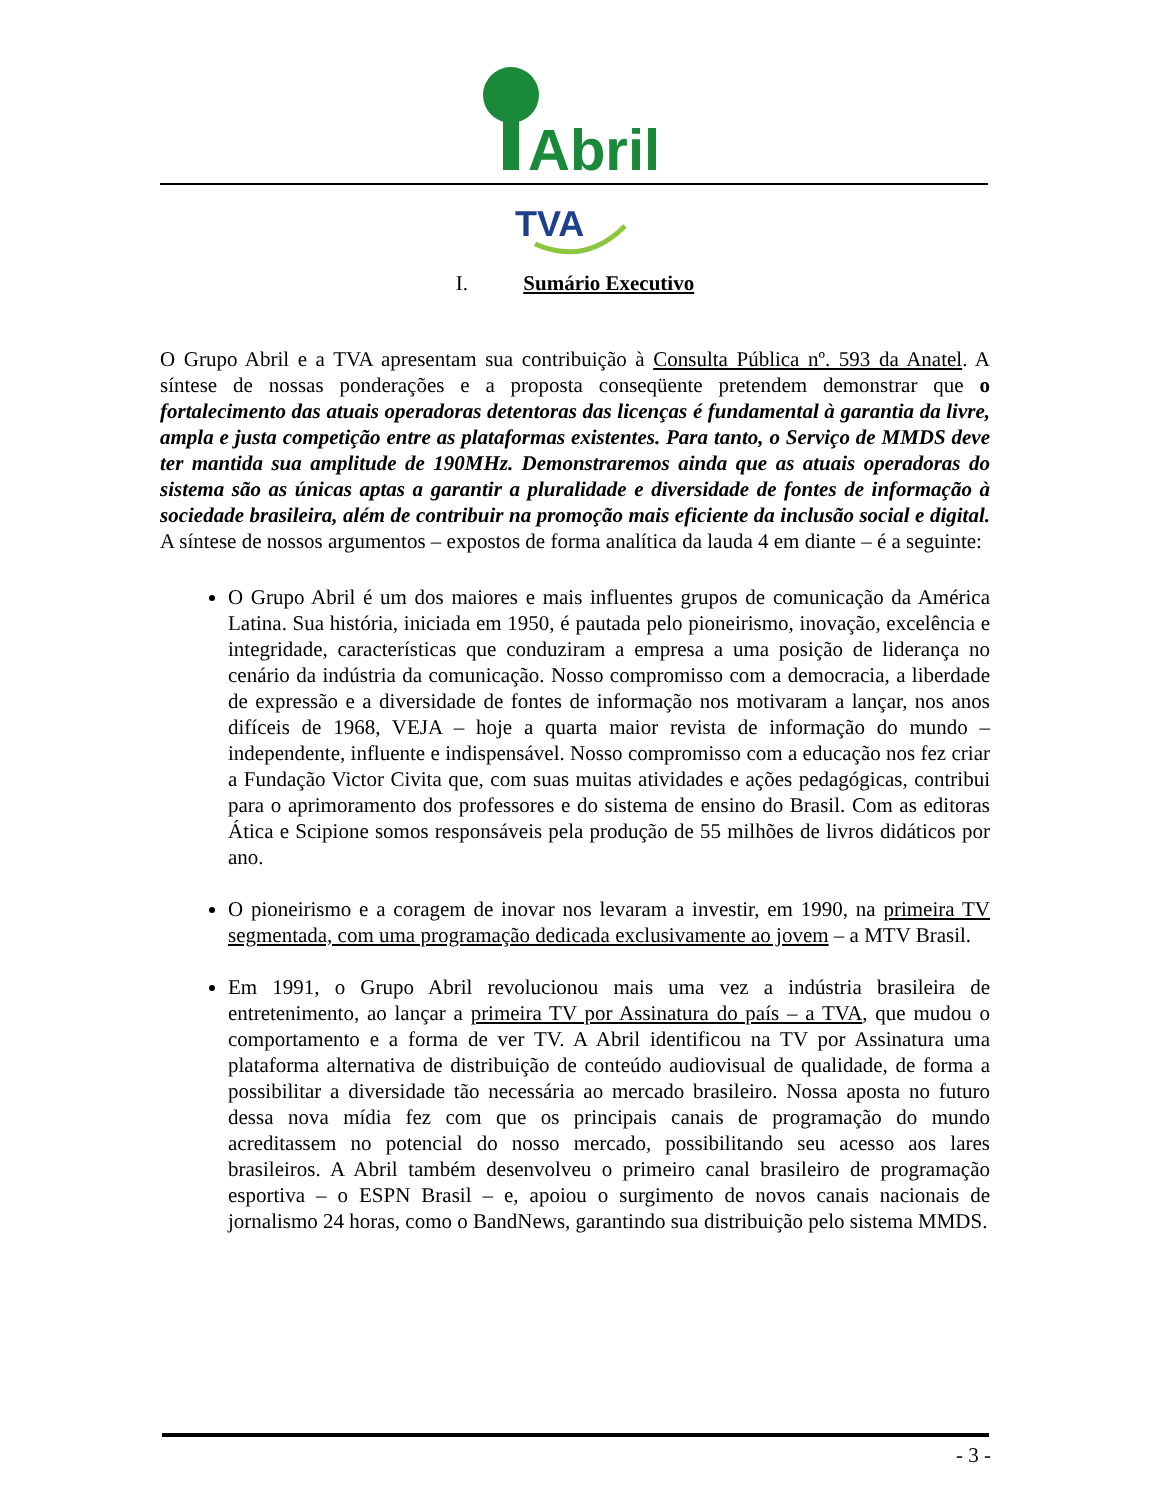Abril
TVA
I. Sumário Executivo
O Grupo Abril e a TVA apresentam sua contribuição à Consulta Pública nº. 593 da Anatel. A síntese de nossas ponderações e a proposta conseqüente pretendem demonstrar que o fortalecimento das atuais operadoras detentoras das licenças é fundamental à garantia da livre, ampla e justa competição entre as plataformas existentes. Para tanto, o Serviço de MMDS deve ter mantida sua amplitude de 190MHz. Demonstraremos ainda que as atuais operadoras do sistema são as únicas aptas a garantir a pluralidade e diversidade de fontes de informação à sociedade brasileira, além de contribuir na promoção mais eficiente da inclusão social e digital. A síntese de nossos argumentos – expostos de forma analítica da lauda 4 em diante – é a seguinte:
O Grupo Abril é um dos maiores e mais influentes grupos de comunicação da América Latina. Sua história, iniciada em 1950, é pautada pelo pioneirismo, inovação, excelência e integridade, características que conduziram a empresa a uma posição de liderança no cenário da indústria da comunicação. Nosso compromisso com a democracia, a liberdade de expressão e a diversidade de fontes de informação nos motivaram a lançar, nos anos difíceis de 1968, VEJA – hoje a quarta maior revista de informação do mundo – independente, influente e indispensável. Nosso compromisso com a educação nos fez criar a Fundação Victor Civita que, com suas muitas atividades e ações pedagógicas, contribui para o aprimoramento dos professores e do sistema de ensino do Brasil. Com as editoras Ática e Scipione somos responsáveis pela produção de 55 milhões de livros didáticos por ano.
O pioneirismo e a coragem de inovar nos levaram a investir, em 1990, na primeira TV segmentada, com uma programação dedicada exclusivamente ao jovem – a MTV Brasil.
Em 1991, o Grupo Abril revolucionou mais uma vez a indústria brasileira de entretenimento, ao lançar a primeira TV por Assinatura do país – a TVA, que mudou o comportamento e a forma de ver TV. A Abril identificou na TV por Assinatura uma plataforma alternativa de distribuição de conteúdo audiovisual de qualidade, de forma a possibilitar a diversidade tão necessária ao mercado brasileiro. Nossa aposta no futuro dessa nova mídia fez com que os principais canais de programação do mundo acreditassem no potencial do nosso mercado, possibilitando seu acesso aos lares brasileiros. A Abril também desenvolveu o primeiro canal brasileiro de programação esportiva – o ESPN Brasil – e, apoiou o surgimento de novos canais nacionais de jornalismo 24 horas, como o BandNews, garantindo sua distribuição pelo sistema MMDS.
- 3 -